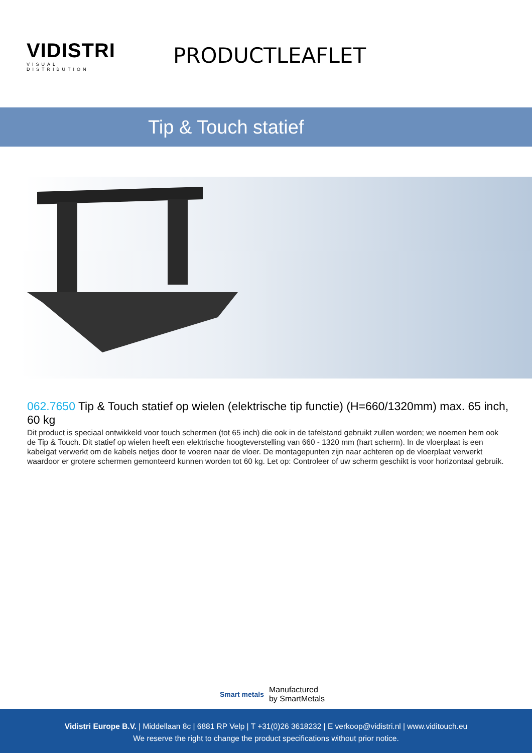VIDISTRI
VISUAL DISTRIBUTION
PRODUCTLEAFLET
Tip & Touch statief
062.7650 Tip & Touch statief op wielen (elektrische tip functie) (H=660/1320mm) max. 65 inch, 60 kg
Dit product is speciaal ontwikkeld voor touch schermen (tot 65 inch) die ook in de tafelstand gebruikt zullen worden; we noemen hem ook de Tip & Touch. Dit statief op wielen heeft een elektrische hoogteverstelling van 660 - 1320 mm (hart scherm). In de vloerplaat is een kabelgat verwerkt om de kabels netjes door te voeren naar de vloer. De montagepunten zijn naar achteren op de vloerplaat verwerkt waardoor er grotere schermen gemonteerd kunnen worden tot 60 kg. Let op: Controleer of uw scherm geschikt is voor horizontaal gebruik.
Smart metals
Manufactured
by SmartMetals
Vidistri Europe B.V. | Middellaan 8c | 6881 RP Velp | T +31(0)26 3618232 | E verkoop@vidistri.nl | www.viditouch.eu
We reserve the right to change the product specifications without prior notice.